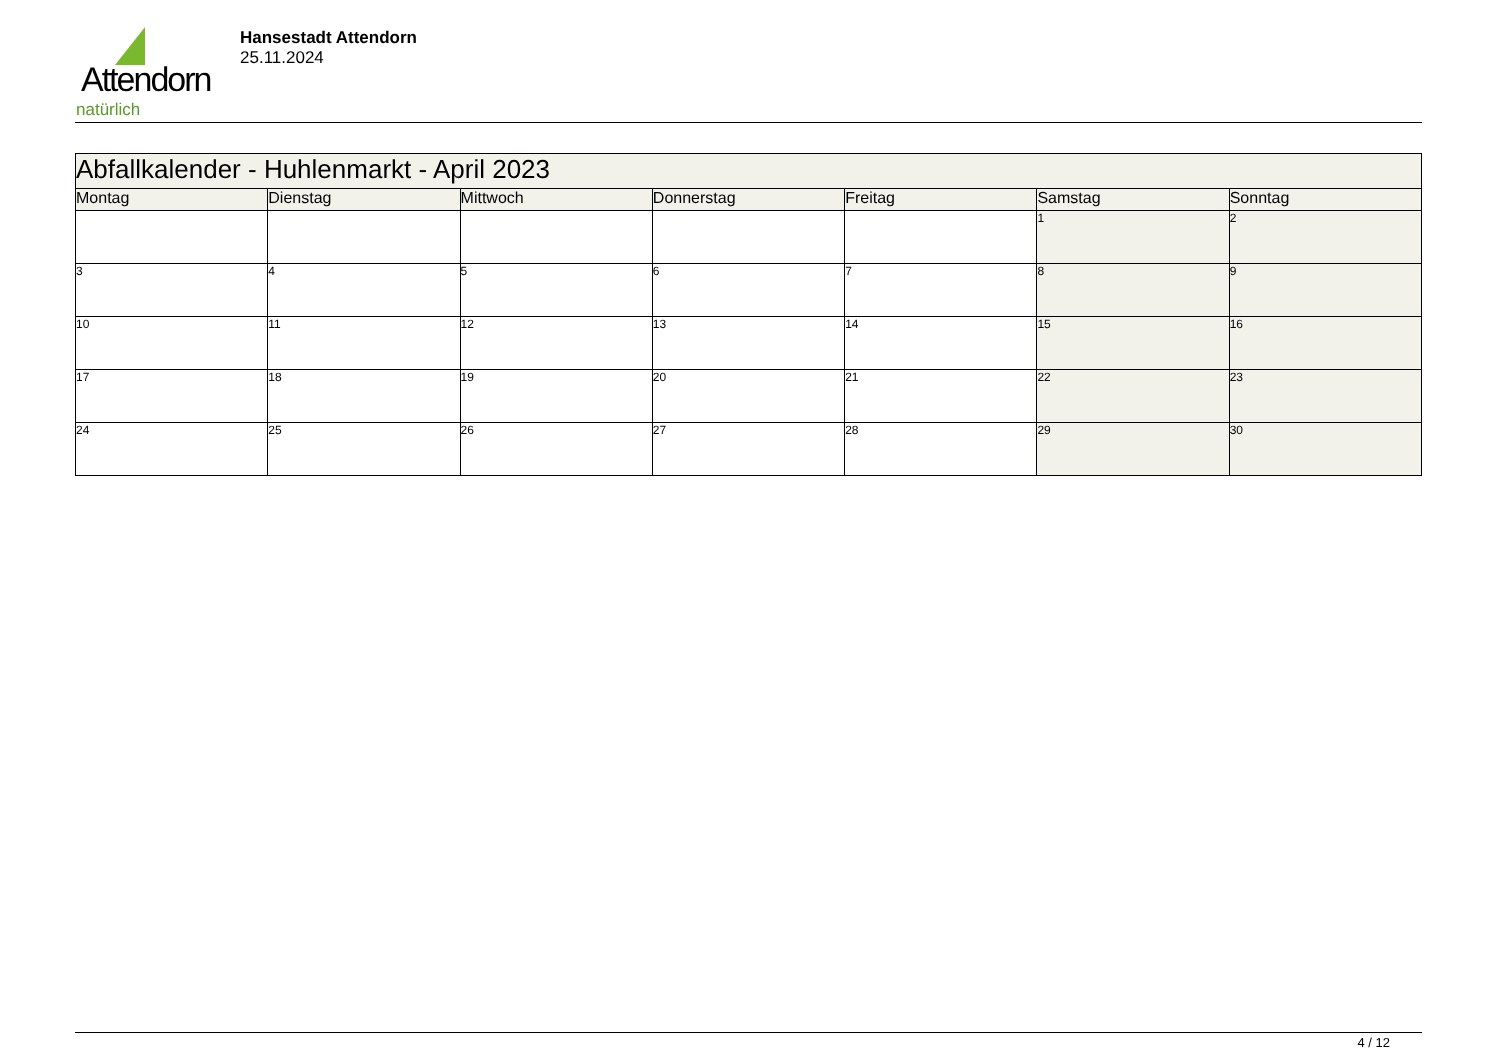Attendorn
natürlich
Hansestadt Attendorn
25.11.2024
| Abfallkalender - Huhlenmarkt - April 2023 | | | | | | |
| Montag | Dienstag | Mittwoch | Donnerstag | Freitag | Samstag | Sonntag |
| | | | | | 1 | 2 |
| 3 | 4 | 5 | 6 | 7 | 8 | 9 |
| 10 | 11 | 12 | 13 | 14 | 15 | 16 |
| 17 | 18 | 19 | 20 | 21 | 22 | 23 |
| 24 | 25 | 26 | 27 | 28 | 29 | 30 |
4 / 12